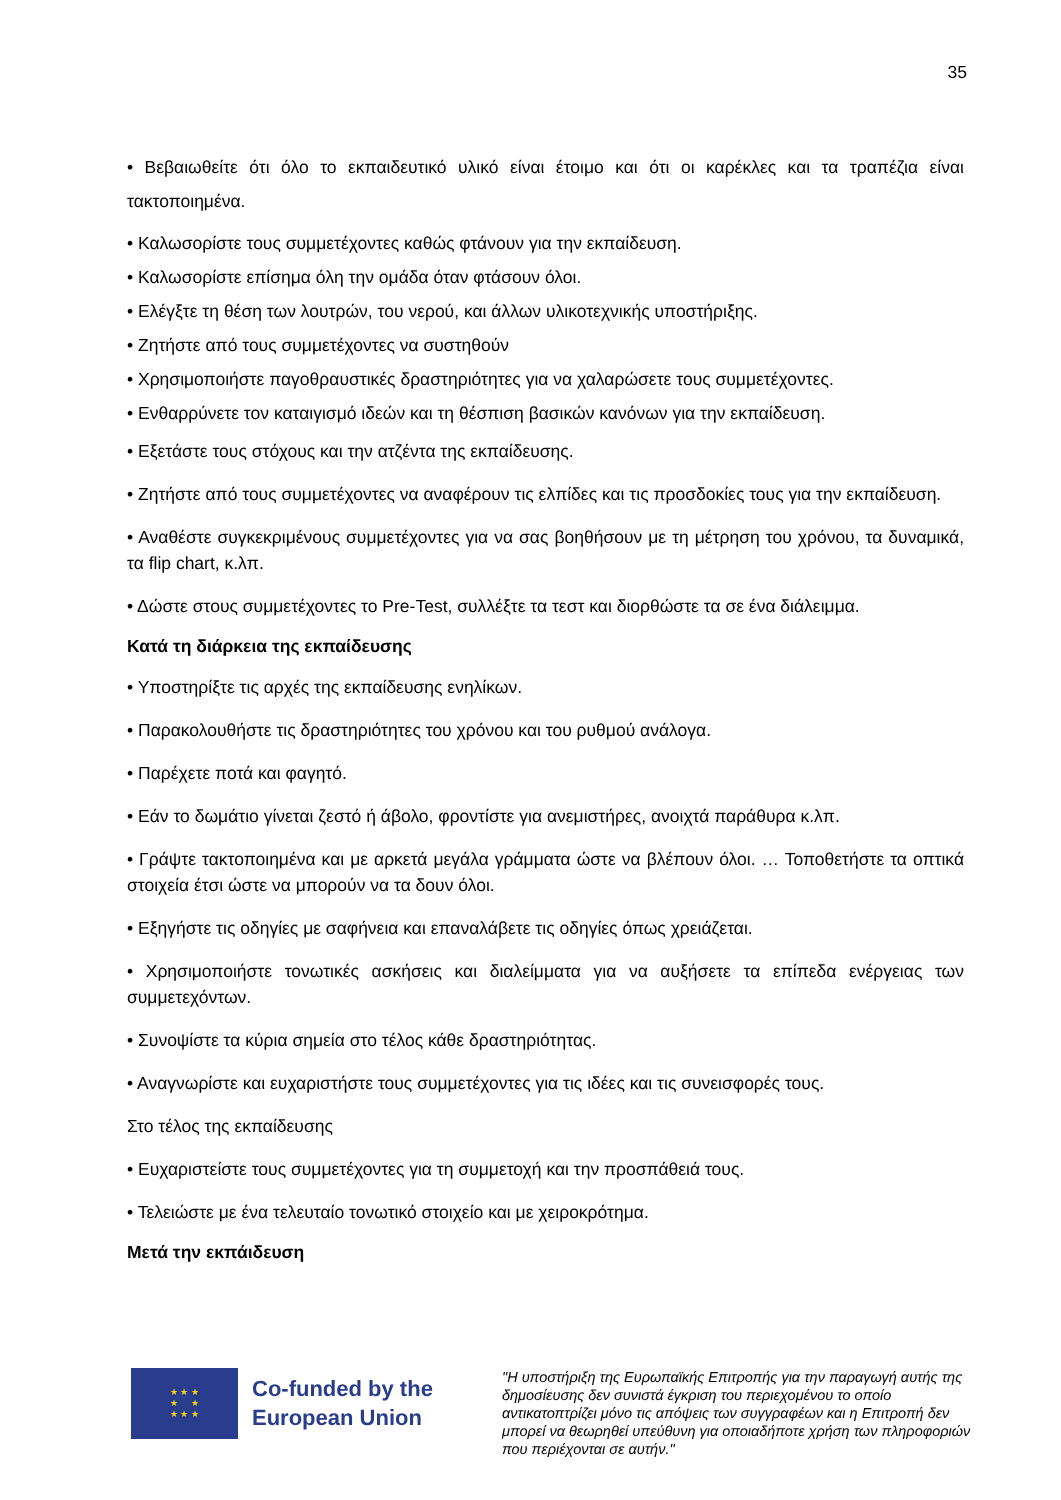35
• Βεβαιωθείτε ότι όλο το εκπαιδευτικό υλικό είναι έτοιμο και ότι οι καρέκλες και τα τραπέζια είναι τακτοποιημένα.
• Καλωσορίστε τους συμμετέχοντες καθώς φτάνουν για την εκπαίδευση.
• Καλωσορίστε επίσημα όλη την ομάδα όταν φτάσουν όλοι.
• Ελέγξτε τη θέση των λουτρών, του νερού, και άλλων υλικοτεχνικής υποστήριξης.
• Ζητήστε από τους συμμετέχοντες να συστηθούν
• Χρησιμοποιήστε παγοθραυστικές δραστηριότητες για να χαλαρώσετε τους συμμετέχοντες.
• Ενθαρρύνετε τον καταιγισμό ιδεών και τη θέσπιση βασικών κανόνων για την εκπαίδευση.
• Εξετάστε τους στόχους και την ατζέντα της εκπαίδευσης.
• Ζητήστε από τους συμμετέχοντες να αναφέρουν τις ελπίδες και τις προσδοκίες τους για την εκπαίδευση.
• Αναθέστε συγκεκριμένους συμμετέχοντες για να σας βοηθήσουν με τη μέτρηση του χρόνου, τα δυναμικά, τα flip chart, κ.λπ.
• Δώστε στους συμμετέχοντες το Pre-Test, συλλέξτε τα τεστ και διορθώστε τα σε ένα διάλειμμα.
Κατά τη διάρκεια της εκπαίδευσης
• Υποστηρίξτε τις αρχές της εκπαίδευσης ενηλίκων.
• Παρακολουθήστε τις δραστηριότητες του χρόνου και του ρυθμού ανάλογα.
• Παρέχετε ποτά και φαγητό.
• Εάν το δωμάτιο γίνεται ζεστό ή άβολο, φροντίστε για ανεμιστήρες, ανοιχτά παράθυρα κ.λπ.
• Γράψτε τακτοποιημένα και με αρκετά μεγάλα γράμματα ώστε να βλέπουν όλοι. … Τοποθετήστε τα οπτικά στοιχεία έτσι ώστε να μπορούν να τα δουν όλοι.
• Εξηγήστε τις οδηγίες με σαφήνεια και επαναλάβετε τις οδηγίες όπως χρειάζεται.
• Χρησιμοποιήστε τονωτικές ασκήσεις και διαλείμματα για να αυξήσετε τα επίπεδα ενέργειας των συμμετεχόντων.
• Συνοψίστε τα κύρια σημεία στο τέλος κάθε δραστηριότητας.
• Αναγνωρίστε και ευχαριστήστε τους συμμετέχοντες για τις ιδέες και τις συνεισφορές τους.
Στο τέλος της εκπαίδευσης
• Ευχαριστείστε τους συμμετέχοντες για τη συμμετοχή και την προσπάθειά τους.
• Τελειώστε με ένα τελευταίο τονωτικό στοιχείο και με χειροκρότημα.
Μετά την εκπάιδευση
★ ★ ★
★ ★
★ ★ ★
Co-funded by the European Union
"Η υποστήριξη της Ευρωπαϊκής Επιτροπής για την παραγωγή αυτής της δημοσίευσης δεν συνιστά έγκριση του περιεχομένου το οποίο αντικατοπτρίζει μόνο τις απόψεις των συγγραφέων και η Επιτροπή δεν μπορεί να θεωρηθεί υπεύθυνη για οποιαδήποτε χρήση των πληροφοριών που περιέχονται σε αυτήν."